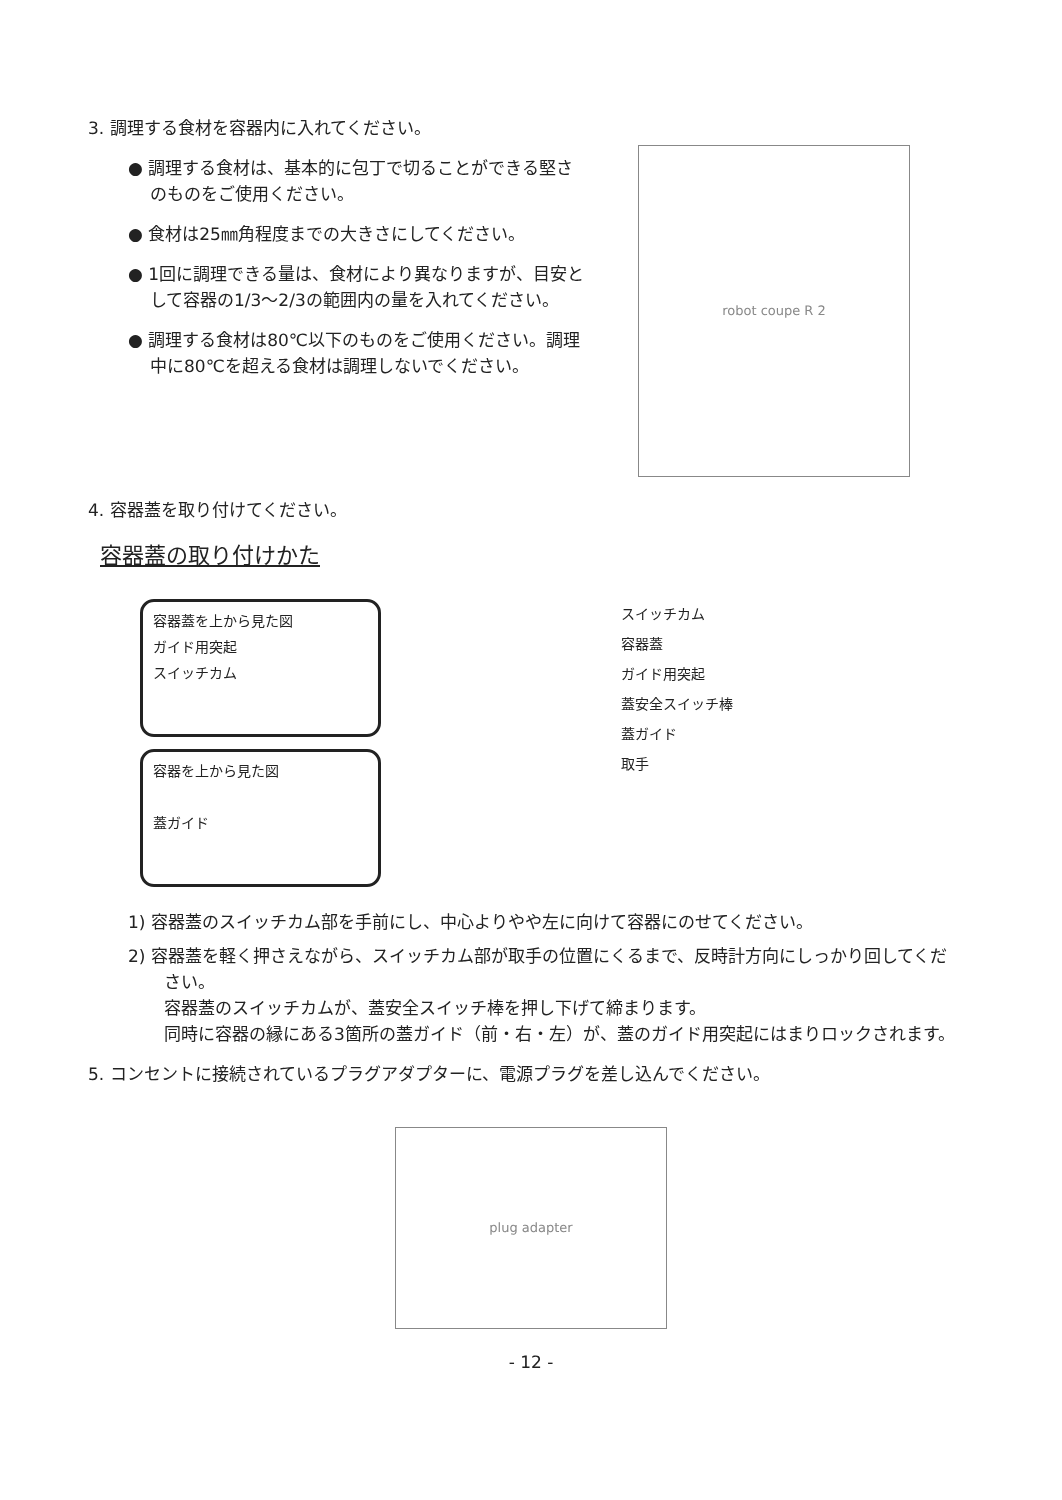3. 調理する食材を容器内に入れてください。
● 調理する食材は、基本的に包丁で切ることができる堅さのものをご使用ください。
● 食材は25㎜角程度までの大きさにしてください。
● 1回に調理できる量は、食材により異なりますが、目安として容器の1/3〜2/3の範囲内の量を入れてください。
● 調理する食材は80℃以下のものをご使用ください。調理中に80℃を超える食材は調理しないでください。
robot coupe R 2
4. 容器蓋を取り付けてください。
容器蓋の取り付けかた
容器蓋を上から見た図
ガイド用突起
スイッチカム
容器を上から見た図
蓋ガイド
スイッチカム
容器蓋
ガイド用突起
蓋安全スイッチ棒
蓋ガイド
取手
1) 容器蓋のスイッチカム部を手前にし、中心よりやや左に向けて容器にのせてください。
2) 容器蓋を軽く押さえながら、スイッチカム部が取手の位置にくるまで、反時計方向にしっかり回してください。
容器蓋のスイッチカムが、蓋安全スイッチ棒を押し下げて締まります。
同時に容器の縁にある3箇所の蓋ガイド（前・右・左）が、蓋のガイド用突起にはまりロックされます。
5. コンセントに接続されているプラグアダプターに、電源プラグを差し込んでください。
plug adapter
- 12 -